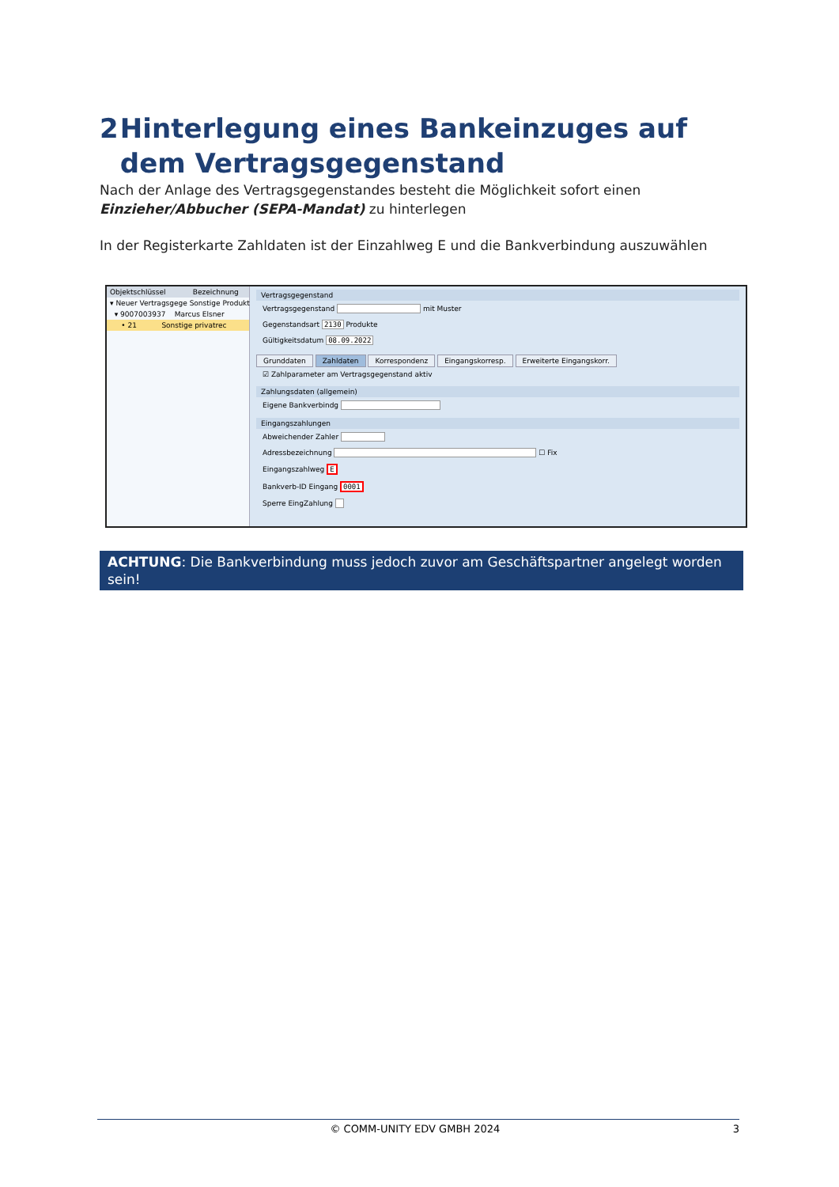2 Hinterlegung eines Bankeinzuges auf dem Vertragsgegenstand
Nach der Anlage des Vertragsgegenstandes besteht die Möglichkeit sofort einen Einzieher/Abbucher (SEPA-Mandat) zu hinterlegen
In der Registerkarte Zahldaten ist der Einzahlweg E und die Bankverbindung auszuwählen
Objektschlüssel Bezeichnung
▾ Neuer Vertragsgege Sonstige Produkt
▾ 9007003937 Marcus Elsner
• 21 Sonstige privatrec
Vertragsgegenstand
Vertragsgegenstand mit Muster
Gegenstandsart 2130 Produkte
Gültigkeitsdatum 08.09.2022
Grunddaten Zahldaten Korrespondenz Eingangskorresp. Erweiterte Eingangskorr.
☑ Zahlparameter am Vertragsgegenstand aktiv
Zahlungsdaten (allgemein)
Eigene Bankverbindg
Eingangszahlungen
Abweichender Zahler
Adressbezeichnung ☐ Fix
Eingangszahlweg E
Bankverb-ID Eingang 0001
Sperre EingZahlung
ACHTUNG: Die Bankverbindung muss jedoch zuvor am Geschäftspartner angelegt worden sein!
© COMM-UNITY EDV GMBH 2024 3